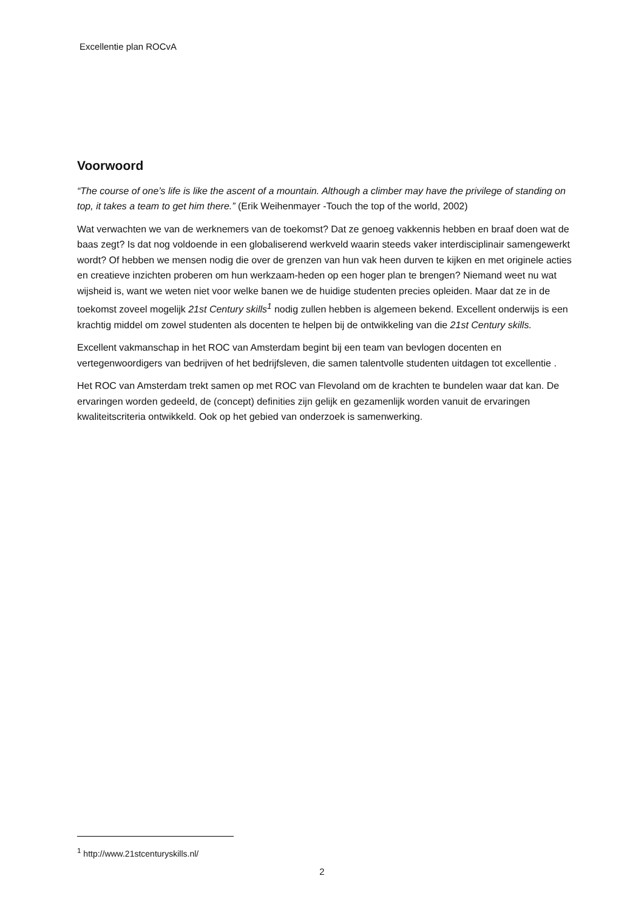Excellentie plan ROCvA
Voorwoord
“The course of one’s life is like the ascent of a mountain. Although a climber may have the privilege of standing on top, it takes a team to get him there.” (Erik Weihenmayer -Touch the top of the world, 2002)
Wat verwachten we van de werknemers van de toekomst? Dat ze genoeg vakkennis hebben en braaf doen wat de baas zegt? Is dat nog voldoende in een globaliserend werkveld waarin steeds vaker interdisciplinair samengewerkt wordt? Of hebben we mensen nodig die over de grenzen van hun vak heen durven te kijken en met originele acties en creatieve inzichten proberen om hun werkzaam-heden op een hoger plan te brengen? Niemand weet nu wat wijsheid is, want we weten niet voor welke banen we de huidige studenten precies opleiden. Maar dat ze in de toekomst zoveel mogelijk 21st Century skills<sup>1</sup> nodig zullen hebben is algemeen bekend. Excellent onderwijs is een krachtig middel om zowel studenten als docenten te helpen bij de ontwikkeling van die 21st Century skills.
Excellent vakmanschap in het ROC van Amsterdam begint bij een team van bevlogen docenten en vertegenwoordigers van bedrijven of het bedrijfsleven, die samen talentvolle studenten uitdagen tot excellentie .
Het ROC van Amsterdam trekt samen op met ROC van Flevoland om de krachten te bundelen waar dat kan. De ervaringen worden gedeeld, de (concept) definities zijn gelijk en gezamenlijk worden vanuit de ervaringen kwaliteitscriteria ontwikkeld. Ook op het gebied van onderzoek is samenwerking.
<sup>1</sup> http://www.21stcenturyskills.nl/
2